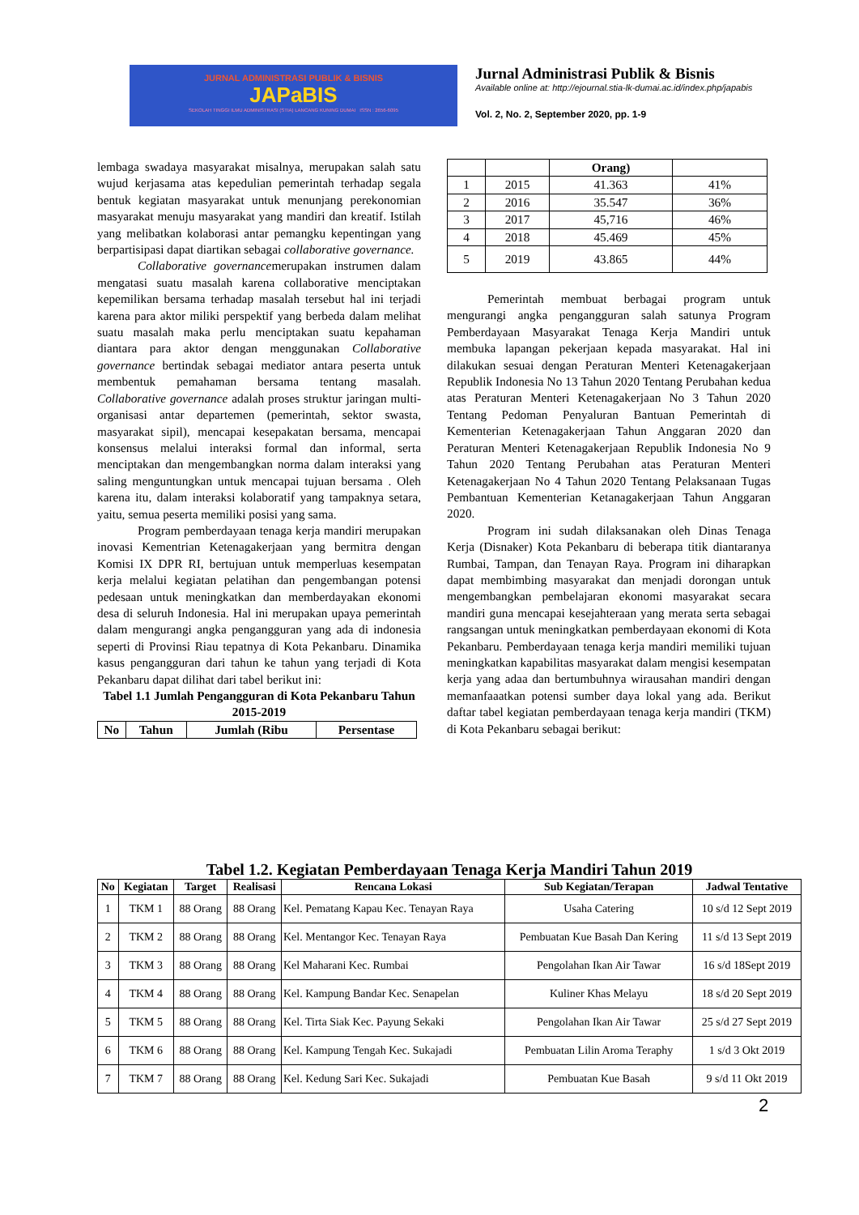JURNAL ADMINISTRASI PUBLIK & BISNIS
JAPaBIS
SEKOLAH TINGGI ILMU ADMINISTRASI (STIA) LANCANG KUNING DUMAI ISSN : 2656-6095
Jurnal Administrasi Publik & Bisnis
Available online at: http://ejournal.stia-lk-dumai.ac.id/index.php/japabis
Vol. 2, No. 2, September 2020, pp. 1-9
lembaga swadaya masyarakat misalnya, merupakan salah satu wujud kerjasama atas kepedulian pemerintah terhadap segala bentuk kegiatan masyarakat untuk menunjang perekonomian masyarakat menuju masyarakat yang mandiri dan kreatif. Istilah yang melibatkan kolaborasi antar pemangku kepentingan yang berpartisipasi dapat diartikan sebagai collaborative governance.
Collaborative governancemerupakan instrumen dalam mengatasi suatu masalah karena collaborative menciptakan kepemilikan bersama terhadap masalah tersebut hal ini terjadi karena para aktor miliki perspektif yang berbeda dalam melihat suatu masalah maka perlu menciptakan suatu kepahaman diantara para aktor dengan menggunakan Collaborative governance bertindak sebagai mediator antara peserta untuk membentuk pemahaman bersama tentang masalah. Collaborative governance adalah proses struktur jaringan multi-organisasi antar departemen (pemerintah, sektor swasta, masyarakat sipil), mencapai kesepakatan bersama, mencapai konsensus melalui interaksi formal dan informal, serta menciptakan dan mengembangkan norma dalam interaksi yang saling menguntungkan untuk mencapai tujuan bersama . Oleh karena itu, dalam interaksi kolaboratif yang tampaknya setara, yaitu, semua peserta memiliki posisi yang sama.
Program pemberdayaan tenaga kerja mandiri merupakan inovasi Kementrian Ketenagakerjaan yang bermitra dengan Komisi IX DPR RI, bertujuan untuk memperluas kesempatan kerja melalui kegiatan pelatihan dan pengembangan potensi pedesaan untuk meningkatkan dan memberdayakan ekonomi desa di seluruh Indonesia. Hal ini merupakan upaya pemerintah dalam mengurangi angka pengangguran yang ada di indonesia seperti di Provinsi Riau tepatnya di Kota Pekanbaru. Dinamika kasus pengangguran dari tahun ke tahun yang terjadi di Kota Pekanbaru dapat dilihat dari tabel berikut ini:
Tabel 1.1 Jumlah Pengangguran di Kota Pekanbaru Tahun 2015-2019
| No | Tahun | Jumlah (Ribu | Persentase |
| --- | --- | --- | --- |
| | | Orang) | |
| --- | --- | --- | --- |
| 1 | 2015 | 41.363 | 41% |
| 2 | 2016 | 35.547 | 36% |
| 3 | 2017 | 45,716 | 46% |
| 4 | 2018 | 45.469 | 45% |
| 5 | 2019 | 43.865 | 44% |
Pemerintah membuat berbagai program untuk mengurangi angka pengangguran salah satunya Program Pemberdayaan Masyarakat Tenaga Kerja Mandiri untuk membuka lapangan pekerjaan kepada masyarakat. Hal ini dilakukan sesuai dengan Peraturan Menteri Ketenagakerjaan Republik Indonesia No 13 Tahun 2020 Tentang Perubahan kedua atas Peraturan Menteri Ketenagakerjaan No 3 Tahun 2020 Tentang Pedoman Penyaluran Bantuan Pemerintah di Kementerian Ketenagakerjaan Tahun Anggaran 2020 dan Peraturan Menteri Ketenagakerjaan Republik Indonesia No 9 Tahun 2020 Tentang Perubahan atas Peraturan Menteri Ketenagakerjaan No 4 Tahun 2020 Tentang Pelaksanaan Tugas Pembantuan Kementerian Ketanagakerjaan Tahun Anggaran 2020.
Program ini sudah dilaksanakan oleh Dinas Tenaga Kerja (Disnaker) Kota Pekanbaru di beberapa titik diantaranya Rumbai, Tampan, dan Tenayan Raya. Program ini diharapkan dapat membimbing masyarakat dan menjadi dorongan untuk mengembangkan pembelajaran ekonomi masyarakat secara mandiri guna mencapai kesejahteraan yang merata serta sebagai rangsangan untuk meningkatkan pemberdayaan ekonomi di Kota Pekanbaru. Pemberdayaan tenaga kerja mandiri memiliki tujuan meningkatkan kapabilitas masyarakat dalam mengisi kesempatan kerja yang adaa dan bertumbuhnya wirausahan mandiri dengan memanfaaatkan potensi sumber daya lokal yang ada. Berikut daftar tabel kegiatan pemberdayaan tenaga kerja mandiri (TKM) di Kota Pekanbaru sebagai berikut:
Tabel 1.2. Kegiatan Pemberdayaan Tenaga Kerja Mandiri Tahun 2019
| No | Kegiatan | Target | Realisasi | Rencana Lokasi | Sub Kegiatan/Terapan | Jadwal Tentative |
| --- | --- | --- | --- | --- | --- | --- |
| 1 | TKM 1 | 88 Orang | 88 Orang | Kel. Pematang Kapau Kec. Tenayan Raya | Usaha Catering | 10 s/d 12 Sept 2019 |
| 2 | TKM 2 | 88 Orang | 88 Orang | Kel. Mentangor Kec. Tenayan Raya | Pembuatan Kue Basah Dan Kering | 11 s/d 13 Sept 2019 |
| 3 | TKM 3 | 88 Orang | 88 Orang | Kel Maharani Kec. Rumbai | Pengolahan Ikan Air Tawar | 16 s/d 18Sept 2019 |
| 4 | TKM 4 | 88 Orang | 88 Orang | Kel. Kampung Bandar Kec. Senapelan | Kuliner Khas Melayu | 18 s/d 20 Sept 2019 |
| 5 | TKM 5 | 88 Orang | 88 Orang | Kel. Tirta Siak Kec. Payung Sekaki | Pengolahan Ikan Air Tawar | 25 s/d 27 Sept 2019 |
| 6 | TKM 6 | 88 Orang | 88 Orang | Kel. Kampung Tengah Kec. Sukajadi | Pembuatan Lilin Aroma Teraphy | 1 s/d 3 Okt 2019 |
| 7 | TKM 7 | 88 Orang | 88 Orang | Kel. Kedung Sari Kec. Sukajadi | Pembuatan Kue Basah | 9 s/d 11 Okt 2019 |
2